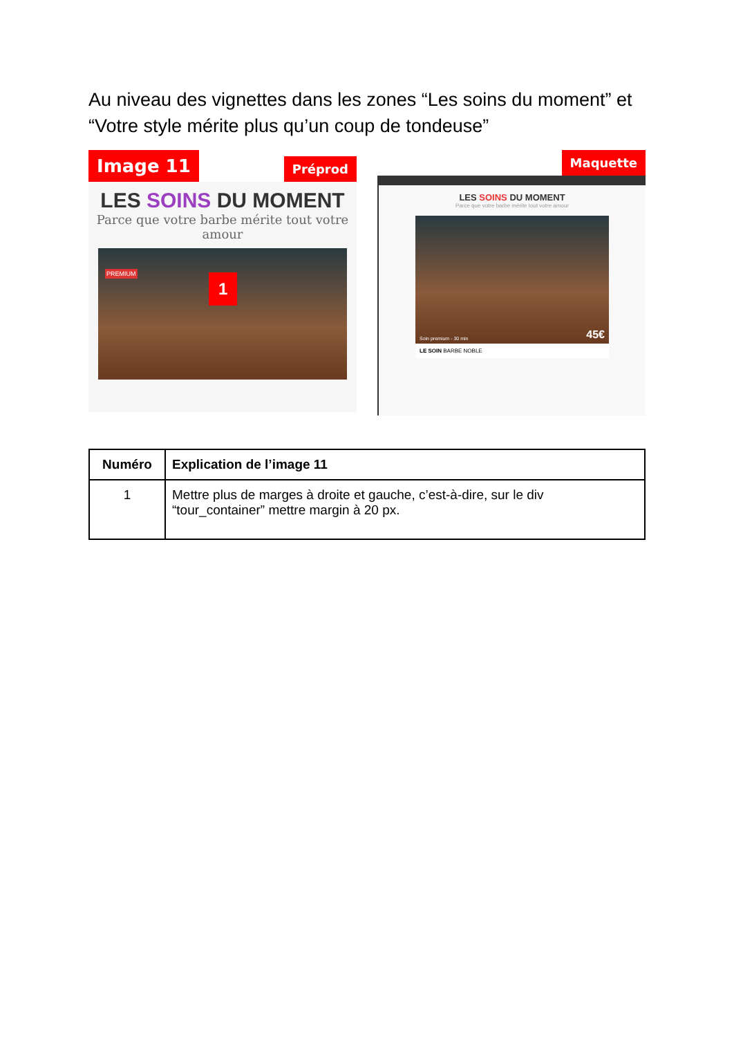Au niveau des vignettes dans les zones “Les soins du moment” et “Votre style mérite plus qu’un coup de tondeuse”
Image 11 Préprod
LES SOINS DU MOMENT
Parce que votre barbe mérite tout votre amour
PREMIUM 1
Maquette
LES SOINS DU MOMENT
Parce que votre barbe mérite tout votre amour
Soin premium - 30 min 45€
LE SOIN BARBE NOBLE
| Numéro | Explication de l’image 11 |
| --- | --- |
| 1 | Mettre plus de marges à droite et gauche, c’est-à-dire, sur le div “tour_container” mettre margin à 20 px. |